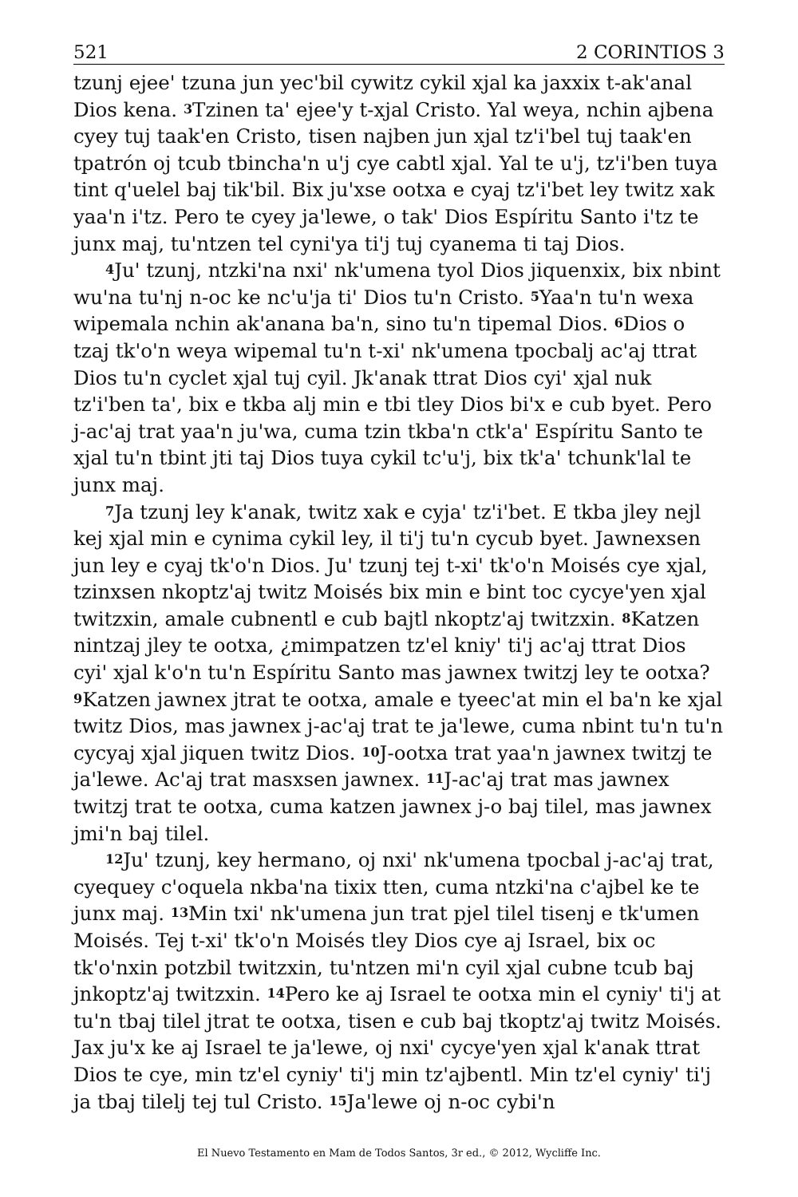521 2 CORINTIOS 3
tzunj ejee' tzuna jun yec'bil cywitz cykil xjal ka jaxxix t-ak'anal Dios kena. <sup>3</sup>Tzinen ta' ejee'y t-xjal Cristo. Yal weya, nchin ajbena cyey tuj taak'en Cristo, tisen najben jun xjal tz'i'bel tuj taak'en tpatrón oj tcub tbincha'n u'j cye cabtl xjal. Yal te u'j, tz'i'ben tuya tint q'uelel baj tik'bil. Bix ju'xse ootxa e cyaj tz'i'bet ley twitz xak yaa'n i'tz. Pero te cyey ja'lewe, o tak' Dios Espíritu Santo i'tz te junx maj, tu'ntzen tel cyni'ya ti'j tuj cyanema ti taj Dios.
<sup>4</sup> Ju' tzunj, ntzki'na nxi' nk'umena tyol Dios jiquenxix, bix nbint wu'na tu'nj n-oc ke nc'u'ja ti' Dios tu'n Cristo. <sup>5</sup>Yaa'n tu'n wexa wipemala nchin ak'anana ba'n, sino tu'n tipemal Dios. <sup>6</sup>Dios o tzaj tk'o'n weya wipemal tu'n t-xi' nk'umena tpocbalj ac'aj ttrat Dios tu'n cyclet xjal tuj cyil. Jk'anak ttrat Dios cyi' xjal nuk tz'i'ben ta', bix e tkba alj min e tbi tley Dios bi'x e cub byet. Pero j-ac'aj trat yaa'n ju'wa, cuma tzin tkba'n ctk'a' Espíritu Santo te xjal tu'n tbint jti taj Dios tuya cykil tc'u'j, bix tk'a' tchunk'lal te junx maj.
<sup>7</sup> Ja tzunj ley k'anak, twitz xak e cyja' tz'i'bet. E tkba jley nejl kej xjal min e cynima cykil ley, il ti'j tu'n cycub byet. Jawnexsen jun ley e cyaj tk'o'n Dios. Ju' tzunj tej t-xi' tk'o'n Moisés cye xjal, tzinxsen nkoptz'aj twitz Moisés bix min e bint toc cycye'yen xjal twitzxin, amale cubnentl e cub bajtl nkoptz'aj twitzxin. <sup>8</sup>Katzen nintzaj jley te ootxa, ¿mimpatzen tz'el kniy' ti'j ac'aj ttrat Dios cyi' xjal k'o'n tu'n Espíritu Santo mas jawnex twitzj ley te ootxa? <sup>9</sup>Katzen jawnex jtrat te ootxa, amale e tyeec'at min el ba'n ke xjal twitz Dios, mas jawnex j-ac'aj trat te ja'lewe, cuma nbint tu'n tu'n cycyaj xjal jiquen twitz Dios. <sup>10</sup>J-ootxa trat yaa'n jawnex twitzj te ja'lewe. Ac'aj trat masxsen jawnex. <sup>11</sup>J-ac'aj trat mas jawnex twitzj trat te ootxa, cuma katzen jawnex j-o baj tilel, mas jawnex jmi'n baj tilel.
<sup>12</sup> Ju' tzunj, key hermano, oj nxi' nk'umena tpocbal j-ac'aj trat, cyequey c'oquela nkba'na tixix tten, cuma ntzki'na c'ajbel ke te junx maj. <sup>13</sup>Min txi' nk'umena jun trat pjel tilel tisenj e tk'umen Moisés. Tej t-xi' tk'o'n Moisés tley Dios cye aj Israel, bix oc tk'o'nxin potzbil twitzxin, tu'ntzen mi'n cyil xjal cubne tcub baj jnkoptz'aj twitzxin. <sup>14</sup>Pero ke aj Israel te ootxa min el cyniy' ti'j at tu'n tbaj tilel jtrat te ootxa, tisen e cub baj tkoptz'aj twitz Moisés. Jax ju'x ke aj Israel te ja'lewe, oj nxi' cycye'yen xjal k'anak ttrat Dios te cye, min tz'el cyniy' ti'j min tz'ajbentl. Min tz'el cyniy' ti'j ja tbaj tilelj tej tul Cristo. <sup>15</sup>Ja'lewe oj n-oc cybi'n
El Nuevo Testamento en Mam de Todos Santos, 3r ed., © 2012, Wycliffe Inc.